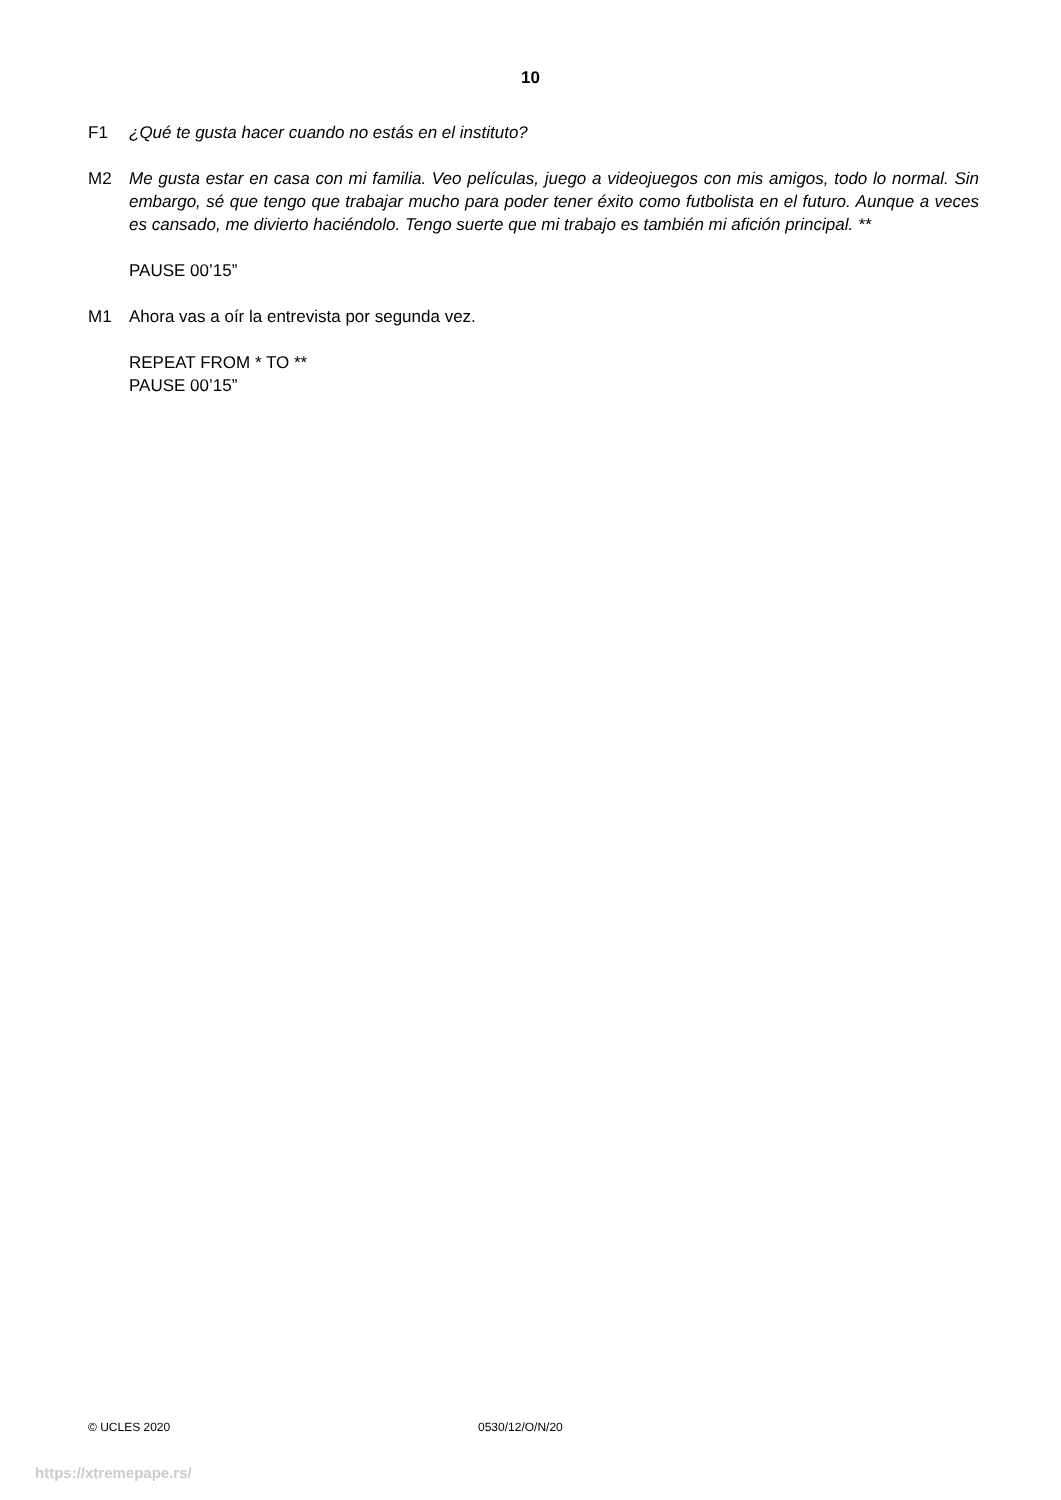10
F1 ¿Qué te gusta hacer cuando no estás en el instituto?
M2 Me gusta estar en casa con mi familia. Veo películas, juego a videojuegos con mis amigos, todo lo normal. Sin embargo, sé que tengo que trabajar mucho para poder tener éxito como futbolista en el futuro. Aunque a veces es cansado, me divierto haciéndolo. Tengo suerte que mi trabajo es también mi afición principal. **
PAUSE 00’15”
M1 Ahora vas a oír la entrevista por segunda vez.
REPEAT FROM * TO **
PAUSE 00’15”
© UCLES 2020 0530/12/O/N/20
https://xtremepape.rs/